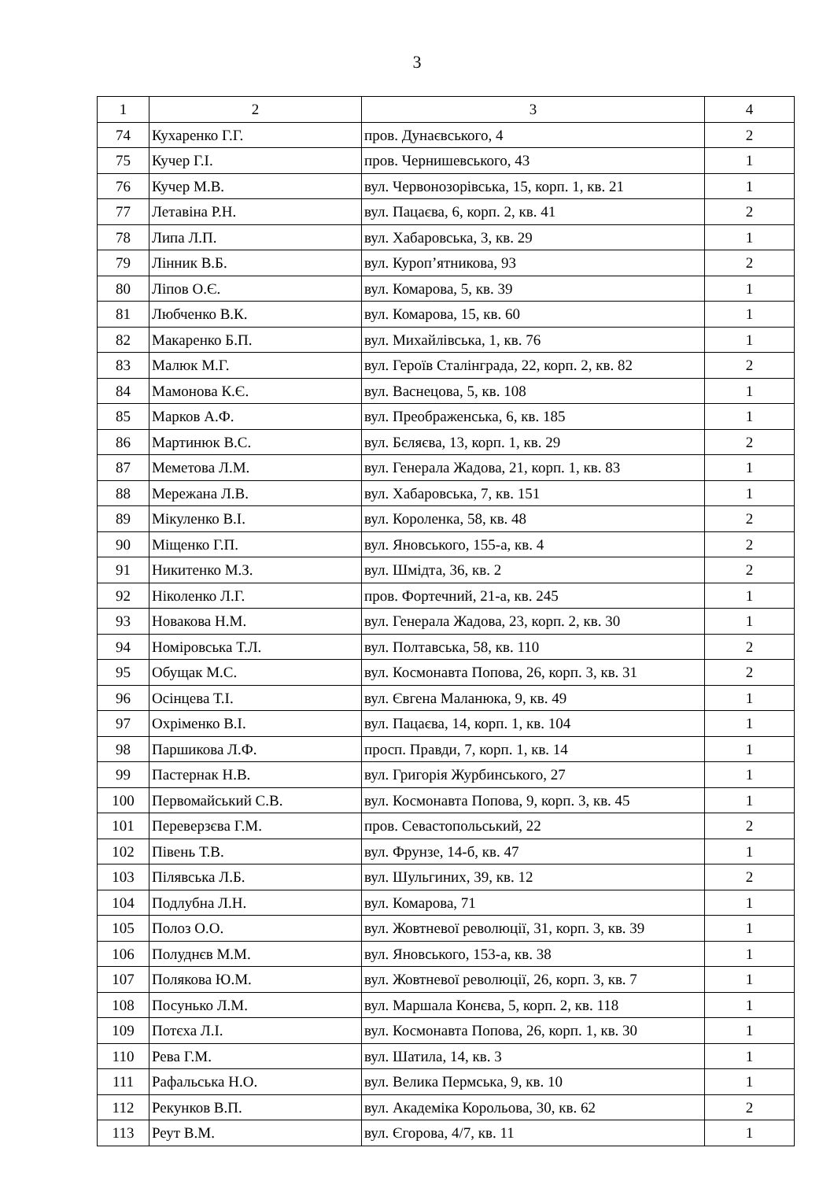3
| 1 | 2 | 3 | 4 |
| 74 | Кухаренко Г.Г. | пров. Дунаєвського, 4 | 2 |
| 75 | Кучер Г.І. | пров. Чернишевського, 43 | 1 |
| 76 | Кучер М.В. | вул. Червонозорівська, 15, корп. 1, кв. 21 | 1 |
| 77 | Летавіна Р.Н. | вул. Пацаєва, 6, корп. 2, кв. 41 | 2 |
| 78 | Липа Л.П. | вул. Хабаровська, 3, кв. 29 | 1 |
| 79 | Лінник В.Б. | вул. Куроп’ятникова, 93 | 2 |
| 80 | Ліпов О.Є. | вул. Комарова, 5, кв. 39 | 1 |
| 81 | Любченко В.К. | вул. Комарова, 15, кв. 60 | 1 |
| 82 | Макаренко Б.П. | вул. Михайлівська, 1, кв. 76 | 1 |
| 83 | Малюк М.Г. | вул. Героїв Сталінграда, 22, корп. 2, кв. 82 | 2 |
| 84 | Мамонова К.Є. | вул. Васнецова, 5, кв. 108 | 1 |
| 85 | Марков А.Ф. | вул. Преображенська, 6, кв. 185 | 1 |
| 86 | Мартинюк В.С. | вул. Бєляєва, 13, корп. 1, кв. 29 | 2 |
| 87 | Меметова Л.М. | вул. Генерала Жадова, 21, корп. 1, кв. 83 | 1 |
| 88 | Мережана Л.В. | вул. Хабаровська, 7, кв. 151 | 1 |
| 89 | Мікуленко В.І. | вул. Короленка, 58, кв. 48 | 2 |
| 90 | Міщенко Г.П. | вул. Яновського, 155-а, кв. 4 | 2 |
| 91 | Никитенко М.З. | вул. Шмідта, 36, кв. 2 | 2 |
| 92 | Ніколенко Л.Г. | пров. Фортечний, 21-а, кв. 245 | 1 |
| 93 | Новакова Н.М. | вул. Генерала Жадова, 23, корп. 2, кв. 30 | 1 |
| 94 | Номіровська Т.Л. | вул. Полтавська, 58, кв. 110 | 2 |
| 95 | Обущак М.С. | вул. Космонавта Попова, 26, корп. 3, кв. 31 | 2 |
| 96 | Осінцева Т.І. | вул. Євгена Маланюка, 9, кв. 49 | 1 |
| 97 | Охріменко В.І. | вул. Пацаєва, 14, корп. 1, кв. 104 | 1 |
| 98 | Паршикова Л.Ф. | просп. Правди, 7, корп. 1, кв. 14 | 1 |
| 99 | Пастернак Н.В. | вул. Григорія Журбинського, 27 | 1 |
| 100 | Первомайський С.В. | вул. Космонавта Попова, 9, корп. 3, кв. 45 | 1 |
| 101 | Переверзєва Г.М. | пров. Севастопольський, 22 | 2 |
| 102 | Півень Т.В. | вул. Фрунзе, 14-б, кв. 47 | 1 |
| 103 | Пілявська Л.Б. | вул. Шульгиних, 39, кв. 12 | 2 |
| 104 | Подлубна Л.Н. | вул. Комарова, 71 | 1 |
| 105 | Полоз О.О. | вул. Жовтневої революції, 31, корп. 3, кв. 39 | 1 |
| 106 | Полуднєв М.М. | вул. Яновського, 153-а, кв. 38 | 1 |
| 107 | Полякова Ю.М. | вул. Жовтневої революції, 26, корп. 3, кв. 7 | 1 |
| 108 | Посунько Л.М. | вул. Маршала Конєва, 5, корп. 2, кв. 118 | 1 |
| 109 | Потєха Л.І. | вул. Космонавта Попова, 26, корп. 1, кв. 30 | 1 |
| 110 | Рева Г.М. | вул. Шатила, 14, кв. 3 | 1 |
| 111 | Рафальська Н.О. | вул. Велика Пермська, 9, кв. 10 | 1 |
| 112 | Рекунков В.П. | вул. Академіка Корольова, 30, кв. 62 | 2 |
| 113 | Реут В.М. | вул. Єгорова, 4/7, кв. 11 | 1 |